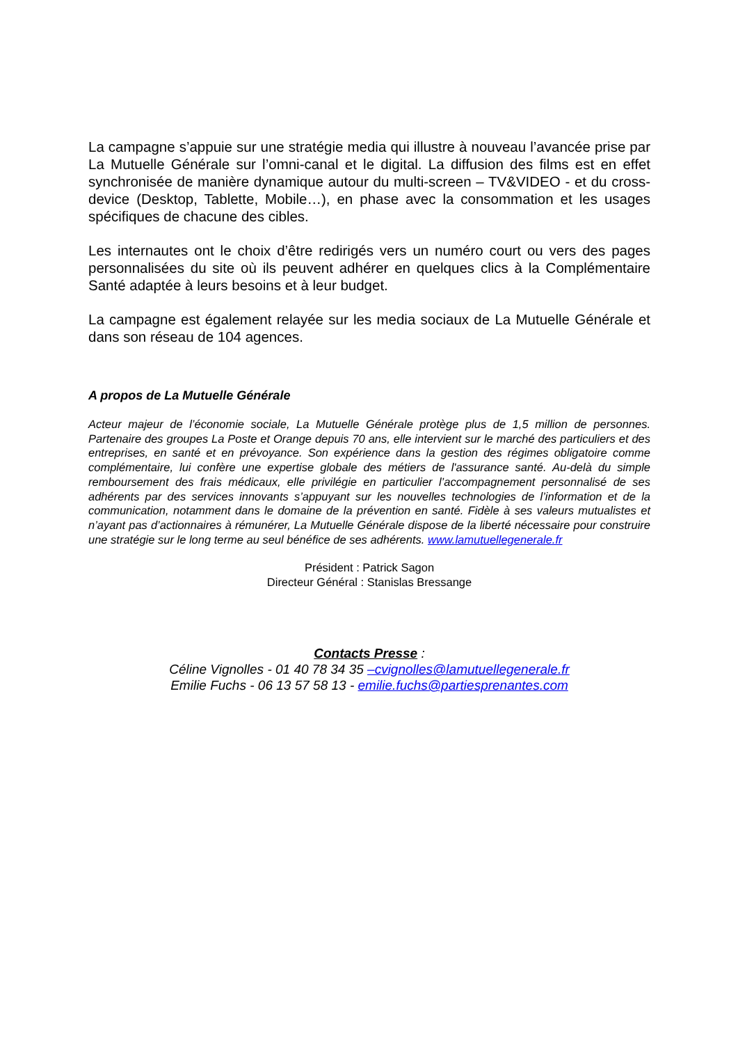La campagne s’appuie sur une stratégie media qui illustre à nouveau l’avancée prise par La Mutuelle Générale sur l’omni-canal et le digital. La diffusion des films est en effet synchronisée de manière dynamique autour du multi-screen – TV&VIDEO - et du cross-device (Desktop, Tablette, Mobile…), en phase avec la consommation et les usages spécifiques de chacune des cibles.
Les internautes ont le choix d’être redirigés vers un numéro court ou vers des pages personnalisées du site où ils peuvent adhérer en quelques clics à la Complémentaire Santé adaptée à leurs besoins et à leur budget.
La campagne est également relayée sur les media sociaux de La Mutuelle Générale et dans son réseau de 104 agences.
A propos de La Mutuelle Générale
Acteur majeur de l’économie sociale, La Mutuelle Générale protège plus de 1,5 million de personnes. Partenaire des groupes La Poste et Orange depuis 70 ans, elle intervient sur le marché des particuliers et des entreprises, en santé et en prévoyance. Son expérience dans la gestion des régimes obligatoire comme complémentaire, lui confère une expertise globale des métiers de l'assurance santé. Au-delà du simple remboursement des frais médicaux, elle privilégie en particulier l’accompagnement personnalisé de ses adhérents par des services innovants s’appuyant sur les nouvelles technologies de l’information et de la communication, notamment dans le domaine de la prévention en santé. Fidèle à ses valeurs mutualistes et n’ayant pas d’actionnaires à rémunérer, La Mutuelle Générale dispose de la liberté nécessaire pour construire une stratégie sur le long terme au seul bénéfice de ses adhérents. www.lamutuellegenerale.fr
Président : Patrick Sagon
Directeur Général : Stanislas Bressange
Contacts Presse :
Céline Vignolles - 01 40 78 34 35 –cvignolles@lamutuellegenerale.fr
Emilie Fuchs - 06 13 57 58 13 - emilie.fuchs@partiesprenantes.com